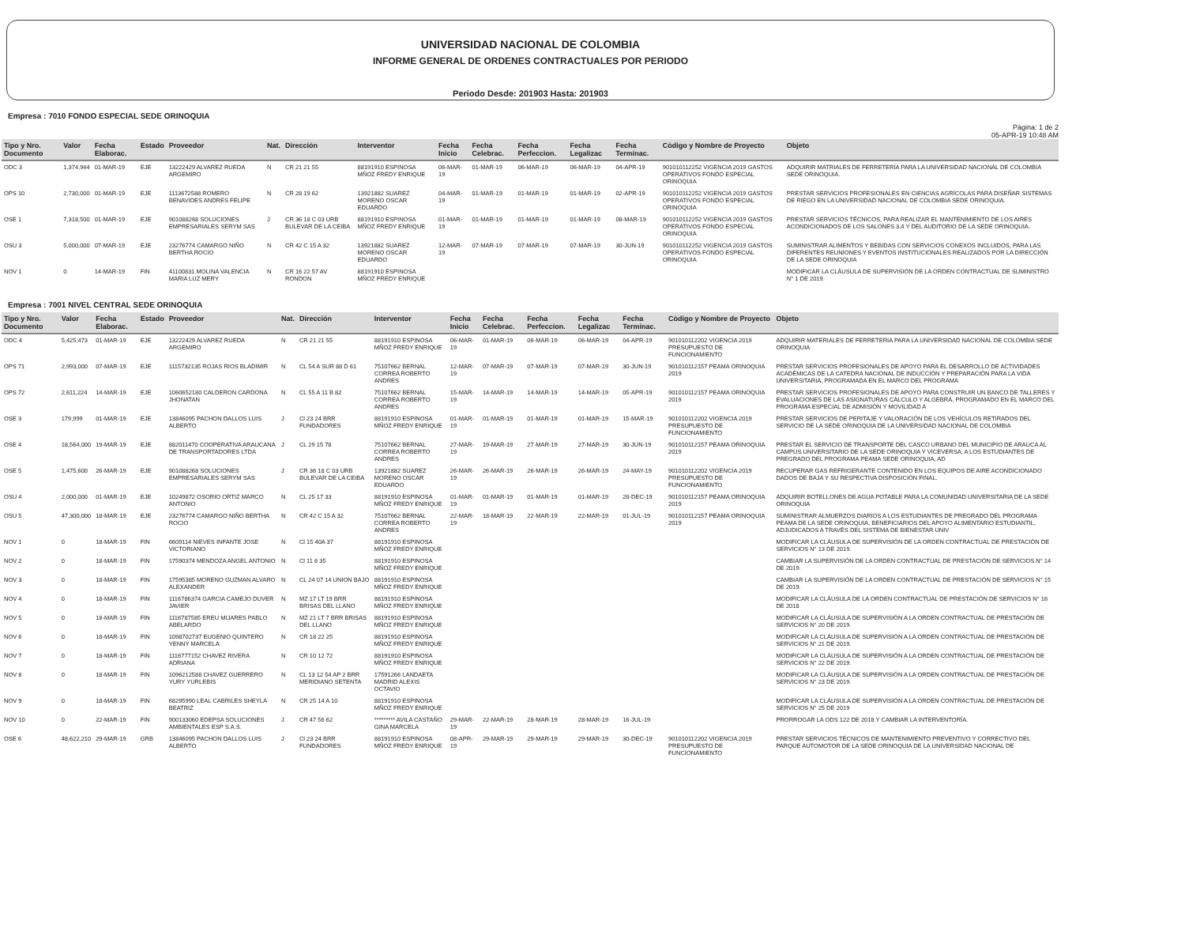UNIVERSIDAD NACIONAL DE COLOMBIA
INFORME GENERAL DE ORDENES CONTRACTUALES POR PERIODO
Periodo Desde: 201903 Hasta: 201903
Empresa : 7010 FONDO ESPECIAL SEDE ORINOQUIA
Pàgina: 1 de 2
05-APR-19 10:48 AM
| Tipo y Nro. Documento | Valor | Fecha Elaborac. | Estado | Proveedor | Nat. | Dirección | Interventor | Fecha Inicio | Fecha Celebrac. | Fecha Perfeccion. | Fecha Legalizac | Fecha Terminac. | Còdigo y Nombre de Proyecto | Objeto |
| --- | --- | --- | --- | --- | --- | --- | --- | --- | --- | --- | --- | --- | --- | --- |
| ODC 3 | 1,374,944 | 01-MAR-19 | EJE | 13222429 ALVAREZ RUEDA ARGEMIRO | N | CR 21 21 55 | 88191910 ESPINOSA MÑOZ FREDY ENRIQUE | 06-MAR-19 | 01-MAR-19 | 06-MAR-19 | 06-MAR-19 | 04-APR-19 | 901010112252 VIGENCIA 2019 GASTOS OPERATIVOS FONDO ESPECIAL ORINOQUIA | ADQUIRIR MATRIALES DE FERRETERÍA PARA LA UNIVERSIDAD NACIONAL DE COLOMBIA SEDE ORINOQUIA. |
| OPS 10 | 2,730,000 | 01-MAR-19 | EJE | 1113672588 ROMERO BENAVIDES ANDRES FELIPE | N | CR 28 19 62 | 13921882 SUAREZ MORENO OSCAR EDUARDO | 04-MAR-19 | 01-MAR-19 | 01-MAR-19 | 01-MAR-19 | 02-APR-19 | 901010112252 VIGENCIA 2019 GASTOS OPERATIVOS FONDO ESPECIAL ORINOQUIA | PRESTAR SERVICIOS PROFESIONALES EN CIENCIAS AGRÍCOLAS PARA DISEÑAR SISTEMAS DE RIEGO EN LA UNIVERSIDAD NACIONAL DE COLOMBIA SEDE ORINOQUIA. |
| OSE 1 | 7,318,500 | 01-MAR-19 | EJE | 901088268 SOLUCIONES EMPRESARIALES SERYM SAS | J | CR 36 18 C 03 URB BULEVAR DE LA CEIBA | 88191910 ESPINOSA MÑOZ FREDY ENRIQUE | 01-MAR-19 | 01-MAR-19 | 01-MAR-19 | 01-MAR-19 | 08-MAR-19 | 901010112252 VIGENCIA 2019 GASTOS OPERATIVOS FONDO ESPECIAL ORINOQUIA | PRESTAR SERVICIOS TÉCNICOS, PARA REALIZAR EL MANTENIMIENTO DE LOS AIRES ACONDICIONADOS DE LOS SALONES 3,4 Y DEL AUDITORIO DE LA SEDE ORINOQUIA. |
| OSU 3 | 5,000,000 | 07-MAR-19 | EJE | 23276774 CAMARGO NIÑO BERTHA ROCIO | N | CR 42 C 15 A 32 | 13921882 SUAREZ MORENO OSCAR EDUARDO | 12-MAR-19 | 07-MAR-19 | 07-MAR-19 | 07-MAR-19 | 30-JUN-19 | 901010112252 VIGENCIA 2019 GASTOS OPERATIVOS FONDO ESPECIAL ORINOQUIA | SUMINISTRAR ALIMENTOS Y BEBIDAS CON SERVICIOS CONEXOS INCLUIDOS, PARA LAS DIFERENTES REUNIONES Y EVENTOS INSTITUCIONALES REALIZADOS POR LA DIRECCIÓN DE LA SEDE ORINOQUIA |
| NOV 1 | 0 | 14-MAR-19 | FIN | 41100831 MOLINA VALENCIA MARIA LUZ MERY | N | CR 16 22 57 AV RONDON | 88191910 ESPINOSA MÑOZ FREDY ENRIQUE | | | | | | | MODIFICAR LA CLÁUSULA DE SUPERVISIÓN DE LA ORDEN CONTRACTUAL DE SUMINISTRO N° 1 DE 2019. |
Empresa : 7001 NIVEL CENTRAL SEDE ORINOQUIA
| Tipo y Nro. Documento | Valor | Fecha Elaborac. | Estado | Proveedor | Nat. | Dirección | Interventor | Fecha Inicio | Fecha Celebrac. | Fecha Perfeccion. | Fecha Legalizac | Fecha Terminac. | Còdigo y Nombre de Proyecto | Objeto |
| --- | --- | --- | --- | --- | --- | --- | --- | --- | --- | --- | --- | --- | --- | --- |
| ODC 4 | 5,425,473 | 01-MAR-19 | EJE | 13222429 ALVAREZ RUEDA ARGEMIRO | N | CR 21 21 55 | 88191910 ESPINOSA MÑOZ FREDY ENRIQUE | 06-MAR-19 | 01-MAR-19 | 06-MAR-19 | 06-MAR-19 | 04-APR-19 | 901010112202 VIGENCIA 2019 PRESUPUESTO DE FUNCIONAMIENTO | ADQUIRIR MATERIALES DE FERRETERIA PARA LA UNIVERSIDAD NACIONAL DE COLOMBIA SEDE ORINOQUIA |
| OPS 71 | 2,993,000 | 07-MAR-19 | EJE | 1115732135 ROJAS RIOS BLADIMIR | N | CL 54 A SUR 88 D 61 | 75107662 BERNAL CORREA ROBERTO ANDRES | 12-MAR-19 | 07-MAR-19 | 07-MAR-19 | 07-MAR-19 | 30-JUN-19 | 901010112157 PEAMA ORINOQUIA 2019 | PRESTAR SERVICIOS PROFESIONALES DE APOYO PARA EL DESARROLLO DE ACTIVIDADES ACADÉMICAS DE LA CATEDRA NACIONAL DE INDUCCIÓN Y PREPARACIÓN PARA LA VIDA UNIVERSITARIA, PROGRAMADA EN EL MARCO DEL PROGRAMA |
| OPS 72 | 2,611,224 | 14-MAR-19 | EJE | 1060652180 CALDERON CARDONA JHONATAN | N | CL 55 A 11 B 82 | 75107662 BERNAL CORREA ROBERTO ANDRES | 15-MAR-19 | 14-MAR-19 | 14-MAR-19 | 14-MAR-19 | 05-APR-19 | 901010112157 PEAMA ORINOQUIA 2019 | PRESTAR SERVICIOS PROFESIONALES DE APOYO PARA CONSTRUIR UN BANCO DE TALLERES Y EVALUACIONES DE LAS ASIGNATURAS CÁLCULO Y ALGEBRA, PROGRAMADO EN EL MARCO DEL PROGRAMA ESPECIAL DE ADMISIÓN Y MOVILIDAD A |
| OSE 3 | 179,999 | 01-MAR-19 | EJE | 13846095 PACHON DALLOS LUIS ALBERTO | J | Cl 23 24 BRR FUNDADORES | 88191910 ESPINOSA MÑOZ FREDY ENRIQUE | 01-MAR-19 | 01-MAR-19 | 01-MAR-19 | 01-MAR-19 | 15-MAR-19 | 901010112202 VIGENCIA 2019 PRESUPUESTO DE FUNCIONAMIENTO | PRESTAR SERVICIOS DE PERITAJE Y VALORACIÓN DE LOS VEHÍCULOS RETIRADOS DEL SERVICIO DE LA SEDE ORINOQUIA DE LA UNIVERSIDAD NACIONAL DE COLOMBIA |
| OSE 4 | 18,564,000 | 19-MAR-19 | EJE | 882011470 COOPERATIVA ARAUCANA DE TRANSPORTADORES LTDA | J | CL 29 15 78 | 75107662 BERNAL CORREA ROBERTO ANDRES | 27-MAR-19 | 19-MAR-19 | 27-MAR-19 | 27-MAR-19 | 30-JUN-19 | 901010112157 PEAMA ORINOQUIA 2019 | PRESTAR EL SERVICIO DE TRANSPORTE DEL CASCO URBANO DEL MUNICIPIO DE ARAUCA AL CAMPUS UNIVERSITARIO DE LA SEDE ORINOQUIA Y VICEVERSA, A LOS ESTUDIANTES DE PREGRADO DEL PROGRAMA PEAMA SEDE ORINOQUIA, AD |
| OSE 5 | 1,475,600 | 26-MAR-19 | EJE | 901088268 SOLUCIONES EMPRESARIALES SERYM SAS | J | CR 36 18 C 03 URB BULEVAR DE LA CEIBA | 13921882 SUAREZ MORENO OSCAR EDUARDO | 26-MAR-19 | 26-MAR-19 | 26-MAR-19 | 26-MAR-19 | 24-MAY-19 | 901010112202 VIGENCIA 2019 PRESUPUESTO DE FUNCIONAMIENTO | RECUPERAR GAS REFRIGERANTE CONTENIDO EN LOS EQUIPOS DE AIRE ACONDICIONADO DADOS DE BAJA Y SU RESPECTIVA DISPOSICIÓN FINAL. |
| OSU 4 | 2,000,000 | 01-MAR-19 | EJE | 10249872 OSORIO ORTIZ MARCO ANTONIO | N | CL 25 17 33 | 88191910 ESPINOSA MÑOZ FREDY ENRIQUE | 01-MAR-19 | 01-MAR-19 | 01-MAR-19 | 01-MAR-19 | 28-DEC-19 | 901010112157 PEAMA ORINOQUIA 2019 | ADQUIRIR BOTELLONES DE AGUA POTABLE PARA LA COMUNIDAD UNIVERSITARIA DE LA SEDE ORINOQUIA |
| OSU 5 | 47,300,000 | 18-MAR-19 | EJE | 23276774 CAMARGO NIÑO BERTHA ROCIO | N | CR 42 C 15 A 32 | 75107662 BERNAL CORREA ROBERTO ANDRES | 22-MAR-19 | 18-MAR-19 | 22-MAR-19 | 22-MAR-19 | 01-JUL-19 | 901010112157 PEAMA ORINOQUIA 2019 | SUMINISTRAR ALMUERZOS DIARIOS A LOS ESTUDIANTES DE PREGRADO DEL PROGRAMA PEAMA DE LA SEDE ORINOQUIA, BENEFICIARIOS DEL APOYO ALIMENTARIO ESTUDIANTIL, ADJUDICADOS A TRAVÉS DEL SISTEMA DE BIENESTAR UNIV |
| NOV 1 | 0 | 18-MAR-19 | FIN | 6609114 NIEVES INFANTE JOSE VICTORIANO | N | Cl 15 40A 37 | 88191910 ESPINOSA MÑOZ FREDY ENRIQUE | | | | | | | MODIFICAR LA CLÁUSULA DE SUPERVISIÓN DE LA ORDEN CONTRACTUAL DE PRESTACIÓN DE SERVICIOS N° 13 DE 2019. |
| NOV 2 | 0 | 18-MAR-19 | FIN | 17590374 MENDOZA ANGEL ANTONIO | N | Cl 11 6 35 | 88191910 ESPINOSA MÑOZ FREDY ENRIQUE | | | | | | | CAMBIAR LA SUPERVISIÓN DE LA ORDEN CONTRACTUAL DE PRESTACIÓN DE SERVICIOS N° 14 DE 2019. |
| NOV 3 | 0 | 18-MAR-19 | FIN | 17595385 MORENO GUZMAN ALVARO ALEXANDER | N | CL 24 07 14 UNION BAJO | 88191910 ESPINOSA MÑOZ FREDY ENRIQUE | | | | | | | CAMBIAR LA SUPERVISIÓN DE LA ORDEN CONTRACTUAL DE PRESTACIÓN DE SERVICIOS N° 15 DE 2019. |
| NOV 4 | 0 | 18-MAR-19 | FIN | 1116786374 GARCIA CAMEJO DUVER JAVIER | N | MZ 17 LT 19 BRR BRISAS DEL LLANO | 88191910 ESPINOSA MÑOZ FREDY ENRIQUE | | | | | | | MODIFICAR LA CLÁUSULA DE LA ORDEN CONTRACTUAL DE PRESTACIÓN DE SERVICIOS N° 16 DE 2018 |
| NOV 5 | 0 | 18-MAR-19 | FIN | 1116787585 EREU MIJARES PABLO ABELARDO | N | MZ 21 LT 7 BRR BRISAS DEL LLANO | 88191910 ESPINOSA MÑOZ FREDY ENRIQUE | | | | | | | MODIFICAR LA CLÁUSULA DE SUPERVISIÓN A LA ORDEN CONTRACTUAL DE PRESTACIÓN DE SERVICIOS N° 20 DE 2019. |
| NOV 6 | 0 | 18-MAR-19 | FIN | 1098702737 EUGENIO QUINTERO YENNY MARCELA | N | CR 18 22 25 | 88191910 ESPINOSA MÑOZ FREDY ENRIQUE | | | | | | | MODIFICAR LA CLÁUSULA DE SUPERVISIÓN A LA ORDEN CONTRACTUAL DE PRESTACIÓN DE SERVICIOS N° 21 DE 2019. |
| NOV 7 | 0 | 18-MAR-19 | FIN | 1116777152 CHAVEZ RIVERA ADRIANA | N | CR 10 12 72 | 88191910 ESPINOSA MÑOZ FREDY ENRIQUE | | | | | | | MODIFICAR LA CLÁUSULA DE SUPERVISIÓN A LA ORDEN CONTRACTUAL DE PRESTACIÓN DE SERVICIOS N° 22 DE 2019. |
| NOV 8 | 0 | 18-MAR-19 | FIN | 1096212588 CHAVEZ GUERRERO YURY YURLEBIS | N | CL 13 12 54 AP 2 BRR MERIDIANO SETENTA | 17591266 LANDAETA MADRID ALEXIS OCTAVIO | | | | | | | MODIFICAR LA CLÁUSULA DE SUPERVISIÓN A LA ORDEN CONTRACTUAL DE PRESTACIÓN DE SERVICIOS N° 23 DE 2019. |
| NOV 9 | 0 | 18-MAR-19 | FIN | 68295990 LEAL CABRILES SHEYLA BEATRIZ | N | CR 25 14 A 10 | 88191910 ESPINOSA MÑOZ FREDY ENRIQUE | | | | | | | MODIFICAR LA CLÁUSULA DE SUPERVISIÓN A LA ORDEN CONTRACTUAL DE PRESTACIÓN DE SERVICIOS N° 25 DE 2019 |
| NOV 10 | 0 | 22-MAR-19 | FIN | 900133060 EDEPSA SOLUCIONES AMBIENTALES ESP S.A.S. | J | CR 47 56 62 | ********* AVILA CASTAÑO GINA MARCELA | 29-MAR-19 | 22-MAR-19 | 28-MAR-19 | 28-MAR-19 | 16-JUL-19 | | PRORROGAR LA ODS 122 DE 2018 Y CAMBIAR LA INTERVENTORÍA. |
| OSE 6 | 48,622,210 | 29-MAR-19 | GRB | 13846095 PACHON DALLOS LUIS ALBERTO | J | Cl 23 24 BRR FUNDADORES | 88191910 ESPINOSA MÑOZ FREDY ENRIQUE | 08-APR-19 | 29-MAR-19 | 29-MAR-19 | 29-MAR-19 | 30-DEC-19 | 901010112202 VIGENCIA 2019 PRESUPUESTO DE FUNCIONAMIENTO | PRESTAR SERVICIOS TÉCNICOS DE MANTENIMIENTO PREVENTIVO Y CORRECTIVO DEL PARQUE AUTOMOTOR DE LA SEDE ORINOQUIA DE LA UNIVERSIDAD NACIONAL DE |